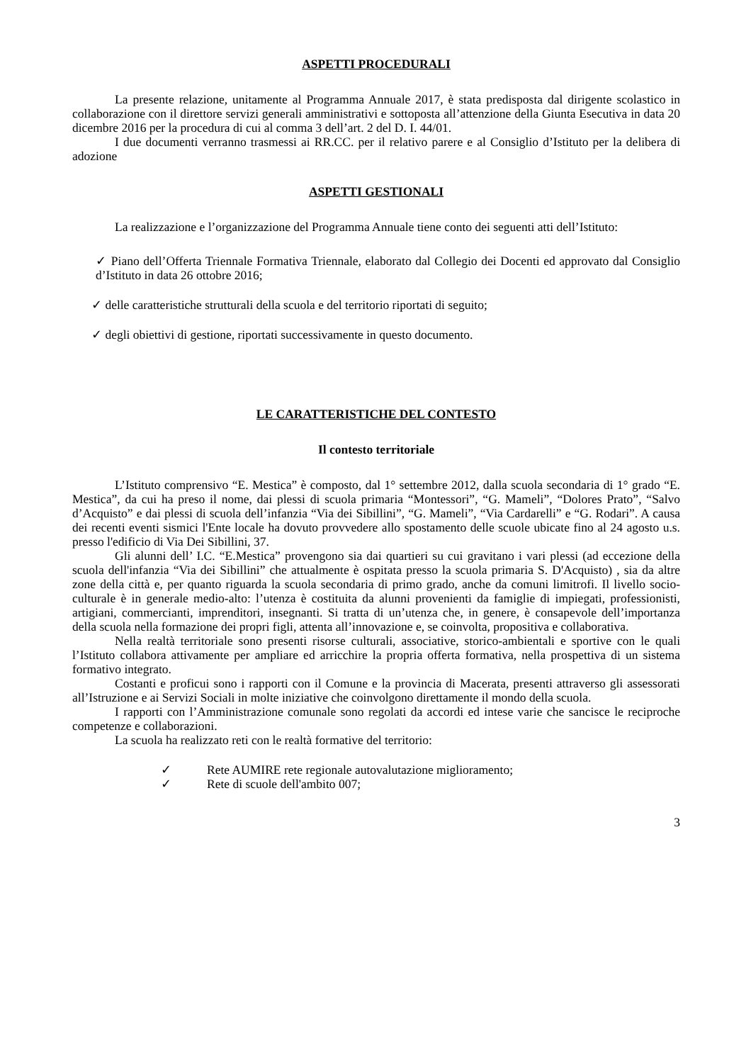ASPETTI PROCEDURALI
La presente relazione, unitamente al Programma Annuale 2017, è stata predisposta dal dirigente scolastico in collaborazione con il direttore servizi generali amministrativi e sottoposta all’attenzione della Giunta Esecutiva in data 20 dicembre 2016 per la procedura di cui al comma 3 dell’art. 2 del D. I. 44/01.
I due documenti verranno trasmessi ai RR.CC. per il relativo parere e al Consiglio d’Istituto per la delibera di adozione
ASPETTI GESTIONALI
La realizzazione e l’organizzazione del Programma Annuale tiene conto dei seguenti atti dell’Istituto:
✓ Piano dell’Offerta Triennale Formativa Triennale, elaborato dal Collegio dei Docenti ed approvato dal Consiglio d’Istituto in data 26 ottobre 2016;
✓ delle caratteristiche strutturali della scuola e del territorio riportati di seguito;
✓ degli obiettivi di gestione, riportati successivamente in questo documento.
LE CARATTERISTICHE DEL CONTESTO
Il contesto territoriale
L’Istituto comprensivo “E. Mestica” è composto, dal 1° settembre 2012, dalla scuola secondaria di 1° grado “E. Mestica”, da cui ha preso il nome, dai plessi di scuola primaria “Montessori”, “G. Mameli”, “Dolores Prato”, “Salvo d’Acquisto” e dai plessi di scuola dell’infanzia “Via dei Sibillini”, “G. Mameli”, “Via Cardarelli” e “G. Rodari”. A causa dei recenti eventi sismici l'Ente locale ha dovuto provvedere allo spostamento delle scuole ubicate fino al 24 agosto u.s. presso l'edificio di Via Dei Sibillini, 37.
Gli alunni dell’ I.C. “E.Mestica” provengono sia dai quartieri su cui gravitano i vari plessi (ad eccezione della scuola dell'infanzia “Via dei Sibillini” che attualmente è ospitata presso la scuola primaria S. D'Acquisto) , sia da altre zone della città e, per quanto riguarda la scuola secondaria di primo grado, anche da comuni limitrofi. Il livello socio-culturale è in generale medio-alto: l’utenza è costituita da alunni provenienti da famiglie di impiegati, professionisti, artigiani, commercianti, imprenditori, insegnanti. Si tratta di un’utenza che, in genere, è consapevole dell’importanza della scuola nella formazione dei propri figli, attenta all’innovazione e, se coinvolta, propositiva e collaborativa.
Nella realtà territoriale sono presenti risorse culturali, associative, storico-ambientali e sportive con le quali l’Istituto collabora attivamente per ampliare ed arricchire la propria offerta formativa, nella prospettiva di un sistema formativo integrato.
Costanti e proficui sono i rapporti con il Comune e la provincia di Macerata, presenti attraverso gli assessorati all’Istruzione e ai Servizi Sociali in molte iniziative che coinvolgono direttamente il mondo della scuola.
I rapporti con l’Amministrazione comunale sono regolati da accordi ed intese varie che sancisce le reciproche competenze e collaborazioni.
La scuola ha realizzato reti con le realtà formative del territorio:
✓ Rete AUMIRE rete regionale autovalutazione miglioramento;
✓ Rete di scuole dell'ambito 007;
3